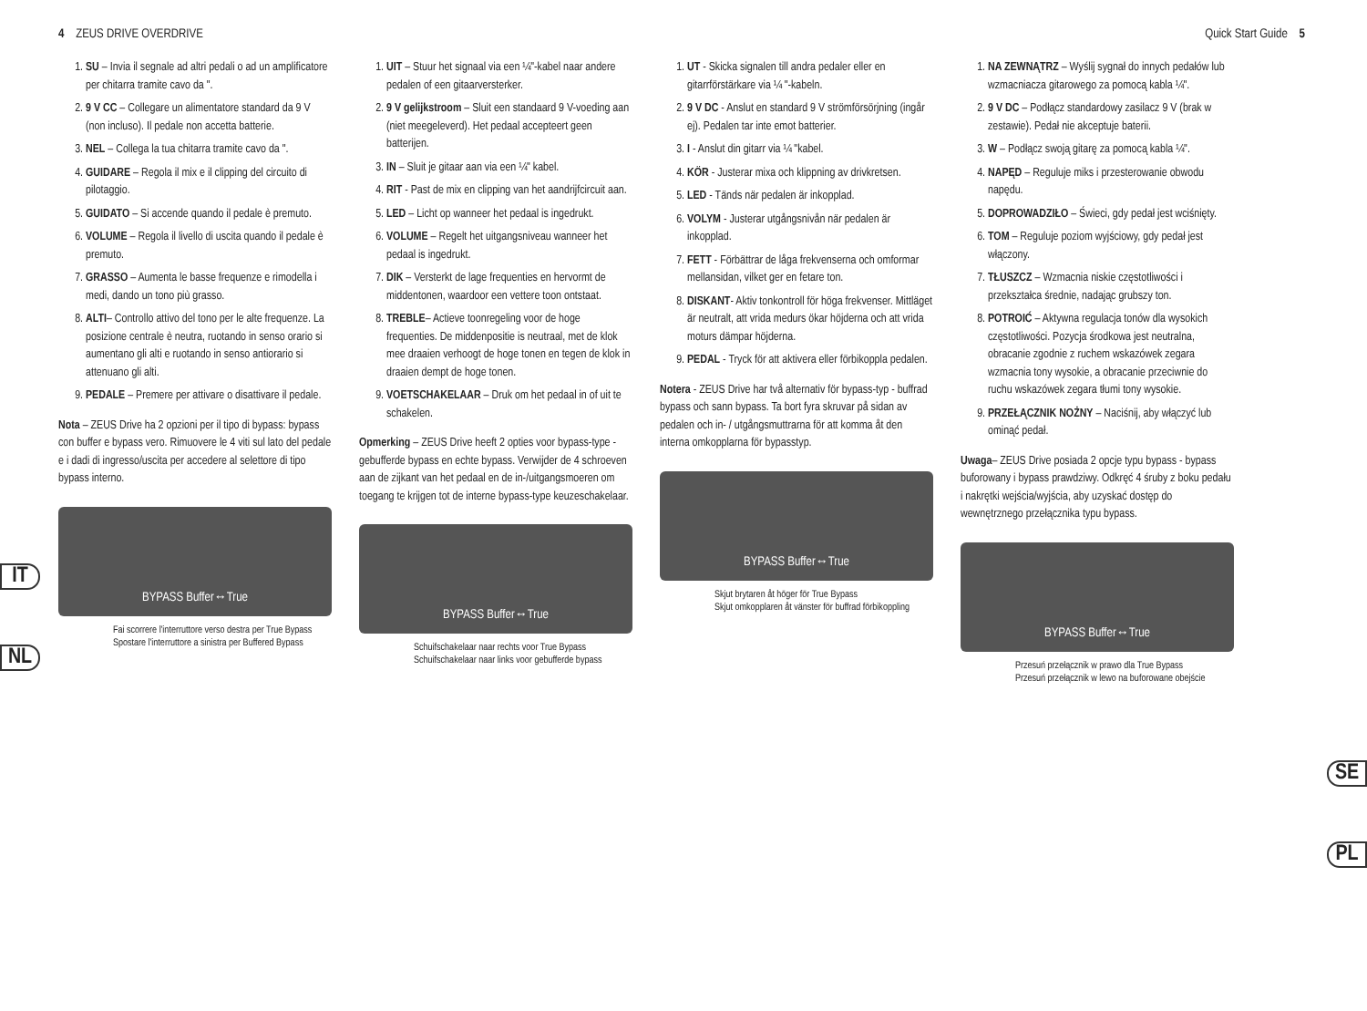4 ZEUS DRIVE OVERDRIVE Quick Start Guide 5
1. SU – Invia il segnale ad altri pedali o ad un amplificatore per chitarra tramite cavo da ".
2. 9 V CC – Collegare un alimentatore standard da 9 V (non incluso). Il pedale non accetta batterie.
3. NEL – Collega la tua chitarra tramite cavo da ".
4. GUIDARE – Regola il mix e il clipping del circuito di pilotaggio.
5. GUIDATO – Si accende quando il pedale è premuto.
6. VOLUME – Regola il livello di uscita quando il pedale è premuto.
7. GRASSO – Aumenta le basse frequenze e rimodella i medi, dando un tono più grasso.
8. ALTI– Controllo attivo del tono per le alte frequenze. La posizione centrale è neutra, ruotando in senso orario si aumentano gli alti e ruotando in senso antiorario si attenuano gli alti.
9. PEDALE – Premere per attivare o disattivare il pedale.
Nota – ZEUS Drive ha 2 opzioni per il tipo di bypass: bypass con buffer e bypass vero. Rimuovere le 4 viti sul lato del pedale e i dadi di ingresso/uscita per accedere al selettore di tipo bypass interno.
BYPASS Buffer↔True
Fai scorrere l'interruttore verso destra per True Bypass
Spostare l'interruttore a sinistra per Buffered Bypass
1. UIT – Stuur het signaal via een ¼"-kabel naar andere pedalen of een gitaarversterker.
2. 9 V gelijkstroom – Sluit een standaard 9 V-voeding aan (niet meegeleverd). Het pedaal accepteert geen batterijen.
3. IN – Sluit je gitaar aan via een ¼" kabel.
4. RIT - Past de mix en clipping van het aandrijfcircuit aan.
5. LED – Licht op wanneer het pedaal is ingedrukt.
6. VOLUME – Regelt het uitgangsniveau wanneer het pedaal is ingedrukt.
7. DIK – Versterkt de lage frequenties en hervormt de middentonen, waardoor een vettere toon ontstaat.
8. TREBLE– Actieve toonregeling voor de hoge frequenties. De middenpositie is neutraal, met de klok mee draaien verhoogt de hoge tonen en tegen de klok in draaien dempt de hoge tonen.
9. VOETSCHAKELAAR – Druk om het pedaal in of uit te schakelen.
Opmerking – ZEUS Drive heeft 2 opties voor bypass-type - gebufferde bypass en echte bypass. Verwijder de 4 schroeven aan de zijkant van het pedaal en de in-/uitgangsmoeren om toegang te krijgen tot de interne bypass-type keuzeschakelaar.
BYPASS Buffer↔True
Schuifschakelaar naar rechts voor True Bypass
Schuifschakelaar naar links voor gebufferde bypass
1. UT - Skicka signalen till andra pedaler eller en gitarrförstärkare via ¼ "-kabeln.
2. 9 V DC - Anslut en standard 9 V strömförsörjning (ingår ej). Pedalen tar inte emot batterier.
3. I - Anslut din gitarr via ¼ "kabel.
4. KÖR - Justerar mixa och klippning av drivkretsen.
5. LED - Tänds när pedalen är inkopplad.
6. VOLYM - Justerar utgångsnivån när pedalen är inkopplad.
7. FETT - Förbättrar de låga frekvenserna och omformar mellansidan, vilket ger en fetare ton.
8. DISKANT- Aktiv tonkontroll för höga frekvenser. Mittläget är neutralt, att vrida medurs ökar höjderna och att vrida moturs dämpar höjderna.
9. PEDAL - Tryck för att aktivera eller förbikoppla pedalen.
Notera - ZEUS Drive har två alternativ för bypass-typ - buffrad bypass och sann bypass. Ta bort fyra skruvar på sidan av pedalen och in- / utgångsmuttrarna för att komma åt den interna omkopplarna för bypasstyp.
BYPASS Buffer↔True
Skjut brytaren åt höger för True Bypass
Skjut omkopplaren åt vänster för buffrad förbikoppling
1. NA ZEWNĄTRZ – Wyślij sygnał do innych pedałów lub wzmacniacza gitarowego za pomocą kabla ¼".
2. 9 V DC – Podłącz standardowy zasilacz 9 V (brak w zestawie). Pedał nie akceptuje baterii.
3. W – Podłącz swoją gitarę za pomocą kabla ¼".
4. NAPĘD – Reguluje miks i przesterowanie obwodu napędu.
5. DOPROWADZIŁO – Świeci, gdy pedał jest wciśnięty.
6. TOM – Reguluje poziom wyjściowy, gdy pedał jest włączony.
7. TŁUSZCZ – Wzmacnia niskie częstotliwości i przekształca średnie, nadając grubszy ton.
8. POTROIĆ – Aktywna regulacja tonów dla wysokich częstotliwości. Pozycja środkowa jest neutralna, obracanie zgodnie z ruchem wskazówek zegara wzmacnia tony wysokie, a obracanie przeciwnie do ruchu wskazówek zegara tłumi tony wysokie.
9. PRZEŁĄCZNIK NOŻNY – Naciśnij, aby włączyć lub ominąć pedał.
Uwaga– ZEUS Drive posiada 2 opcje typu bypass - bypass buforowany i bypass prawdziwy. Odkręć 4 śruby z boku pedału i nakrętki wejścia/wyjścia, aby uzyskać dostęp do wewnętrznego przełącznika typu bypass.
BYPASS Buffer↔True
Przesuń przełącznik w prawo dla True Bypass
Przesuń przełącznik w lewo na buforowane obejście
IT
NL
SE
PL